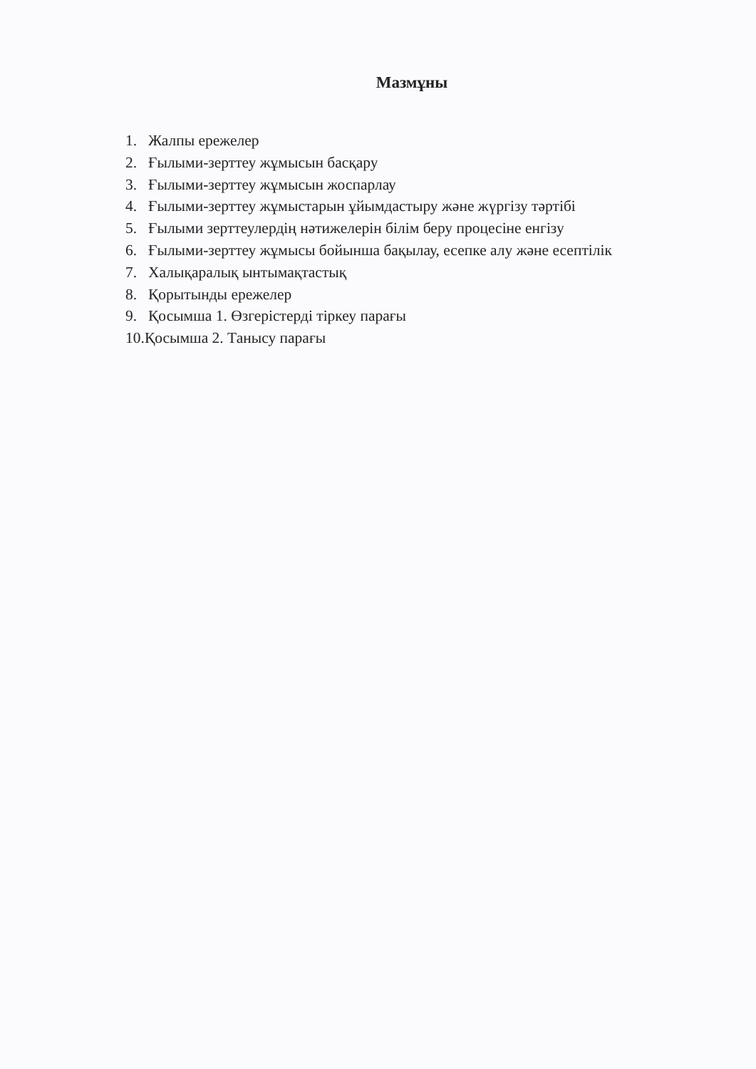Мазмұны
1. Жалпы ережелер
2. Ғылыми-зерттеу жұмысын басқару
3. Ғылыми-зерттеу жұмысын жоспарлау
4. Ғылыми-зерттеу жұмыстарын ұйымдастыру және жүргізу тәртібі
5. Ғылыми зерттеулердің нәтижелерін білім беру процесіне енгізу
6. Ғылыми-зерттеу жұмысы бойынша бақылау, есепке алу және есептілік
7. Халықаралық ынтымақтастық
8. Қорытынды ережелер
9. Қосымша 1. Өзгерістерді тіркеу парағы
10.Қосымша 2. Танысу парағы